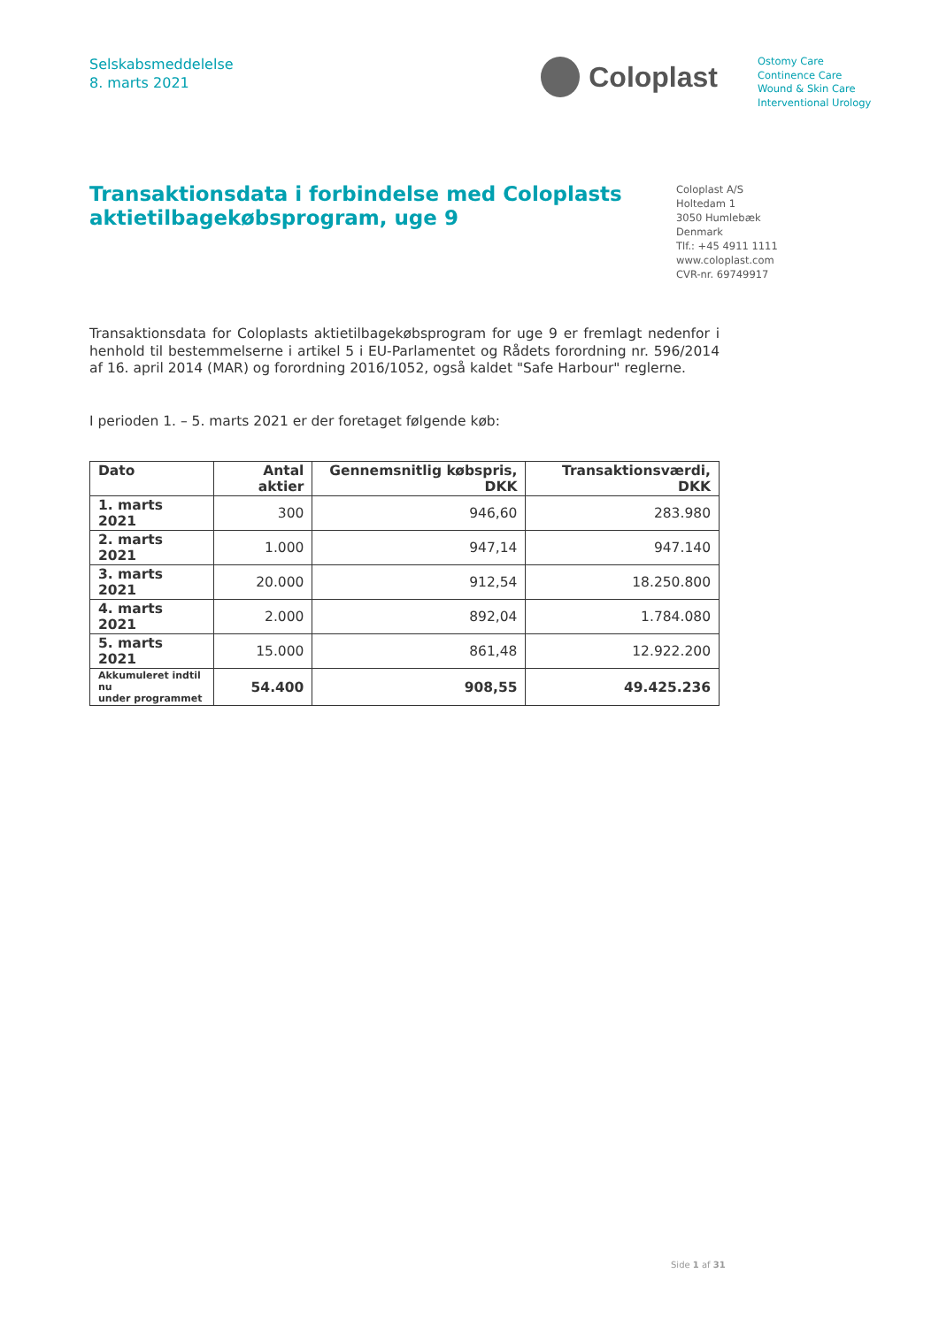Selskabsmeddelelse
8. marts 2021
Coloplast
Ostomy Care
Continence Care
Wound & Skin Care
Interventional Urology
Transaktionsdata i forbindelse med Coloplasts aktietilbagekøbsprogram, uge 9
Coloplast A/S
Holtedam 1
3050 Humlebæk
Denmark
Tlf.: +45 4911 1111
www.coloplast.com
CVR-nr. 69749917
Transaktionsdata for Coloplasts aktietilbagekøbsprogram for uge 9 er fremlagt nedenfor i henhold til bestemmelserne i artikel 5 i EU-Parlamentet og Rådets forordning nr. 596/2014 af 16. april 2014 (MAR) og forordning 2016/1052, også kaldet "Safe Harbour" reglerne.
I perioden 1. – 5. marts 2021 er der foretaget følgende køb:
| Dato | Antal aktier | Gennemsnitlig købspris, DKK | Transaktionsværdi, DKK |
| --- | --- | --- | --- |
| 1. marts 2021 | 300 | 946,60 | 283.980 |
| 2. marts 2021 | 1.000 | 947,14 | 947.140 |
| 3. marts 2021 | 20.000 | 912,54 | 18.250.800 |
| 4. marts 2021 | 2.000 | 892,04 | 1.784.080 |
| 5. marts 2021 | 15.000 | 861,48 | 12.922.200 |
| Akkumuleret indtil nu under programmet | 54.400 | 908,55 | 49.425.236 |
Side 1 af 31